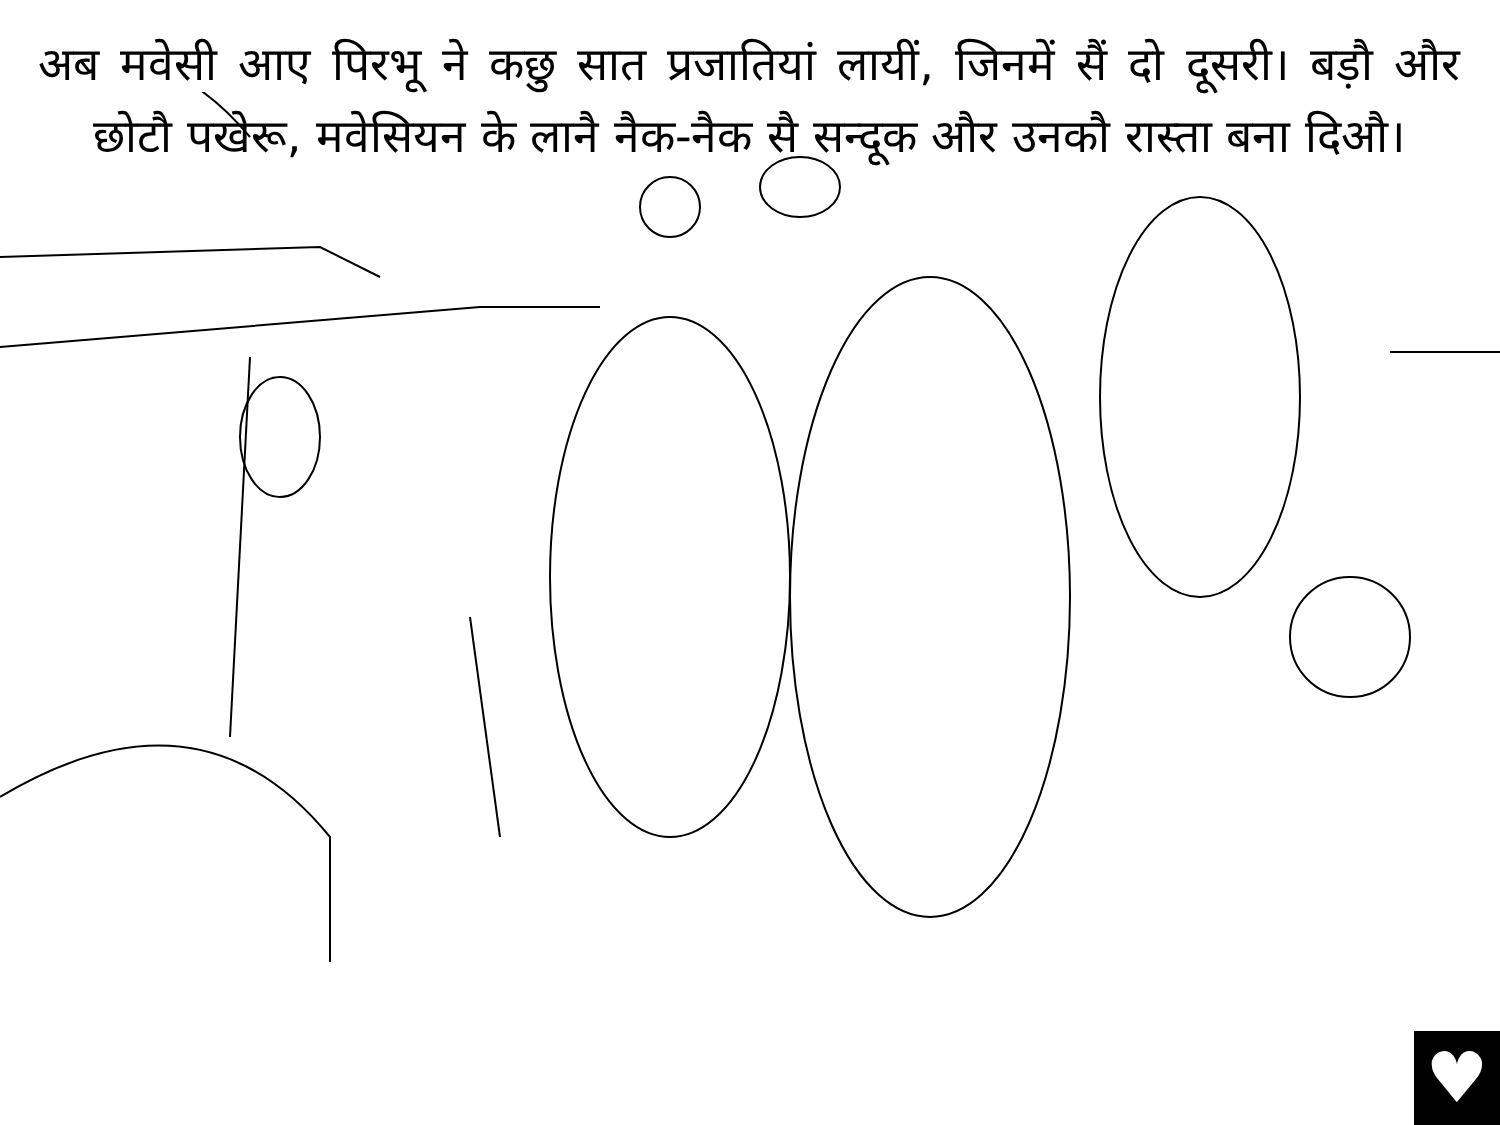अब मवेसी आए पिरभू ने कछु सात प्रजातियां लायीं, जिनमें सैं दो दूसरी। बड़ौ और छोटौ पखेरू, मवेसियन के लानै नैक-नैक सै सन्दूक और उनकौ रास्ता बना दिऔ।
♥